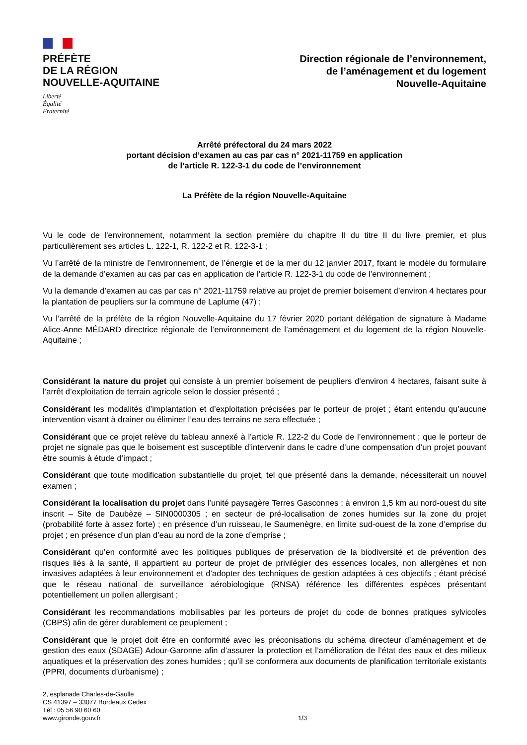PRÉFÈTE
DE LA RÉGION
NOUVELLE-AQUITAINE
Liberté
Égalité
Fraternité
Direction régionale de l’environnement,
de l’aménagement et du logement
Nouvelle-Aquitaine
Arrêté préfectoral du 24 mars 2022
portant décision d’examen au cas par cas n° 2021-11759 en application
de l’article R. 122-3-1 du code de l’environnement
La Préfète de la région Nouvelle-Aquitaine
Vu le code de l’environnement, notamment la section première du chapitre II du titre II du livre premier, et plus particulièrement ses articles L. 122-1, R. 122-2 et R. 122-3-1 ;
Vu l’arrêté de la ministre de l’environnement, de l’énergie et de la mer du 12 janvier 2017, fixant le modèle du formulaire de la demande d’examen au cas par cas en application de l’article R. 122-3-1 du code de l’environnement ;
Vu la demande d’examen au cas par cas n° 2021-11759 relative au projet de premier boisement d’environ 4 hectares pour la plantation de peupliers sur la commune de Laplume (47) ;
Vu l’arrêté de la préfète de la région Nouvelle-Aquitaine du 17 février 2020 portant délégation de signature à Madame Alice-Anne MÉDARD directrice régionale de l’environnement de l’aménagement et du logement de la région Nouvelle-Aquitaine ;
Considérant la nature du projet qui consiste à un premier boisement de peupliers d’environ 4 hectares, faisant suite à l’arrêt d’exploitation de terrain agricole selon le dossier présenté ;
Considérant les modalités d’implantation et d’exploitation précisées par le porteur de projet ; étant entendu qu’aucune intervention visant à drainer ou éliminer l’eau des terrains ne sera effectuée ;
Considérant que ce projet relève du tableau annexé à l’article R. 122-2 du Code de l’environnement ; que le porteur de projet ne signale pas que le boisement est susceptible d’intervenir dans le cadre d’une compensation d’un projet pouvant être soumis à étude d’impact ;
Considérant que toute modification substantielle du projet, tel que présenté dans la demande, nécessiterait un nouvel examen ;
Considérant la localisation du projet dans l’unité paysagère Terres Gasconnes ; à environ 1,5 km au nord-ouest du site inscrit – Site de Daubèze – SIN0000305 ; en secteur de pré-localisation de zones humides sur la zone du projet (probabilité forte à assez forte) ; en présence d’un ruisseau, le Saumenègre, en limite sud-ouest de la zone d’emprise du projet ; en présence d’un plan d’eau au nord de la zone d’emprise ;
Considérant qu’en conformité avec les politiques publiques de préservation de la biodiversité et de prévention des risques liés à la santé, il appartient au porteur de projet de privilégier des essences locales, non allergènes et non invasives adaptées à leur environnement et d’adopter des techniques de gestion adaptées à ces objectifs ; étant précisé que le réseau national de surveillance aérobiologique (RNSA) référence les différentes espèces présentant potentiellement un pollen allergisant ;
Considérant les recommandations mobilisables par les porteurs de projet du code de bonnes pratiques sylvicoles (CBPS) afin de gérer durablement ce peuplement ;
Considérant que le projet doit être en conformité avec les préconisations du schéma directeur d’aménagement et de gestion des eaux (SDAGE) Adour-Garonne afin d’assurer la protection et l’amélioration de l’état des eaux et des milieux aquatiques et la préservation des zones humides ; qu’il se conformera aux documents de planification territoriale existants (PPRI, documents d’urbanisme) ;
2, esplanade Charles-de-Gaulle
CS 41397 – 33077 Bordeaux Cedex
Tél : 05 56 90 60 60
www.gironde.gouv.fr
1/3